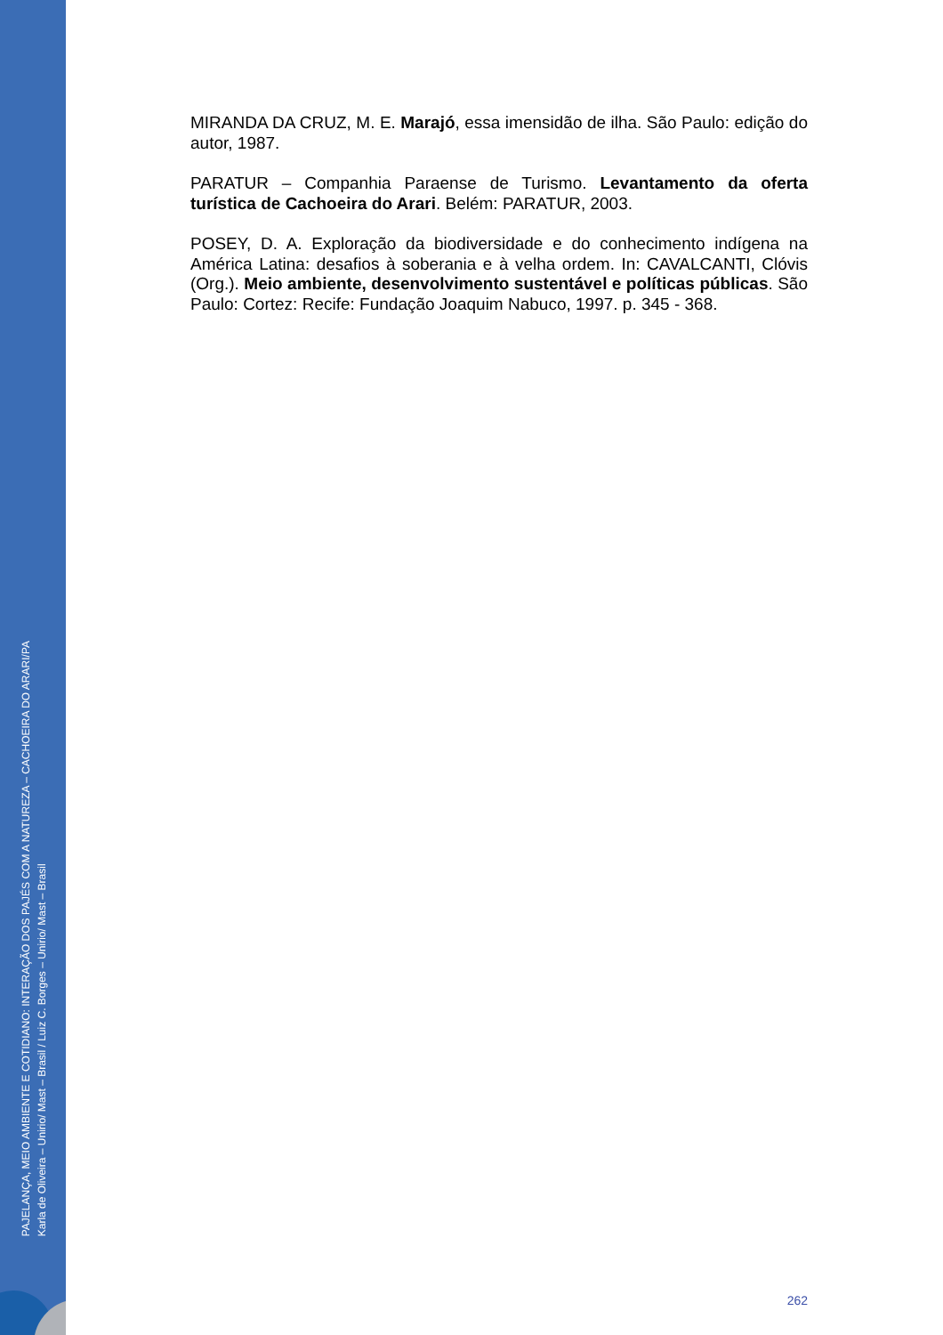PAJELANÇA, MEIO AMBIENTE E COTIDIANO: INTERAÇÃO DOS PAJÉS COM A NATUREZA – CACHOEIRA DO ARARI/PA
Karla de Oliveira – Unirio/ Mast – Brasil / Luiz C. Borges – Unirio/ Mast – Brasil
MIRANDA DA CRUZ, M. E. Marajó, essa imensidão de ilha. São Paulo: edição do autor, 1987.
PARATUR – Companhia Paraense de Turismo. Levantamento da oferta turística de Cachoeira do Arari. Belém: PARATUR, 2003.
POSEY, D. A. Exploração da biodiversidade e do conhecimento indígena na América Latina: desafios à soberania e à velha ordem. In: CAVALCANTI, Clóvis (Org.). Meio ambiente, desenvolvimento sustentável e políticas públicas. São Paulo: Cortez: Recife: Fundação Joaquim Nabuco, 1997. p. 345 - 368.
262